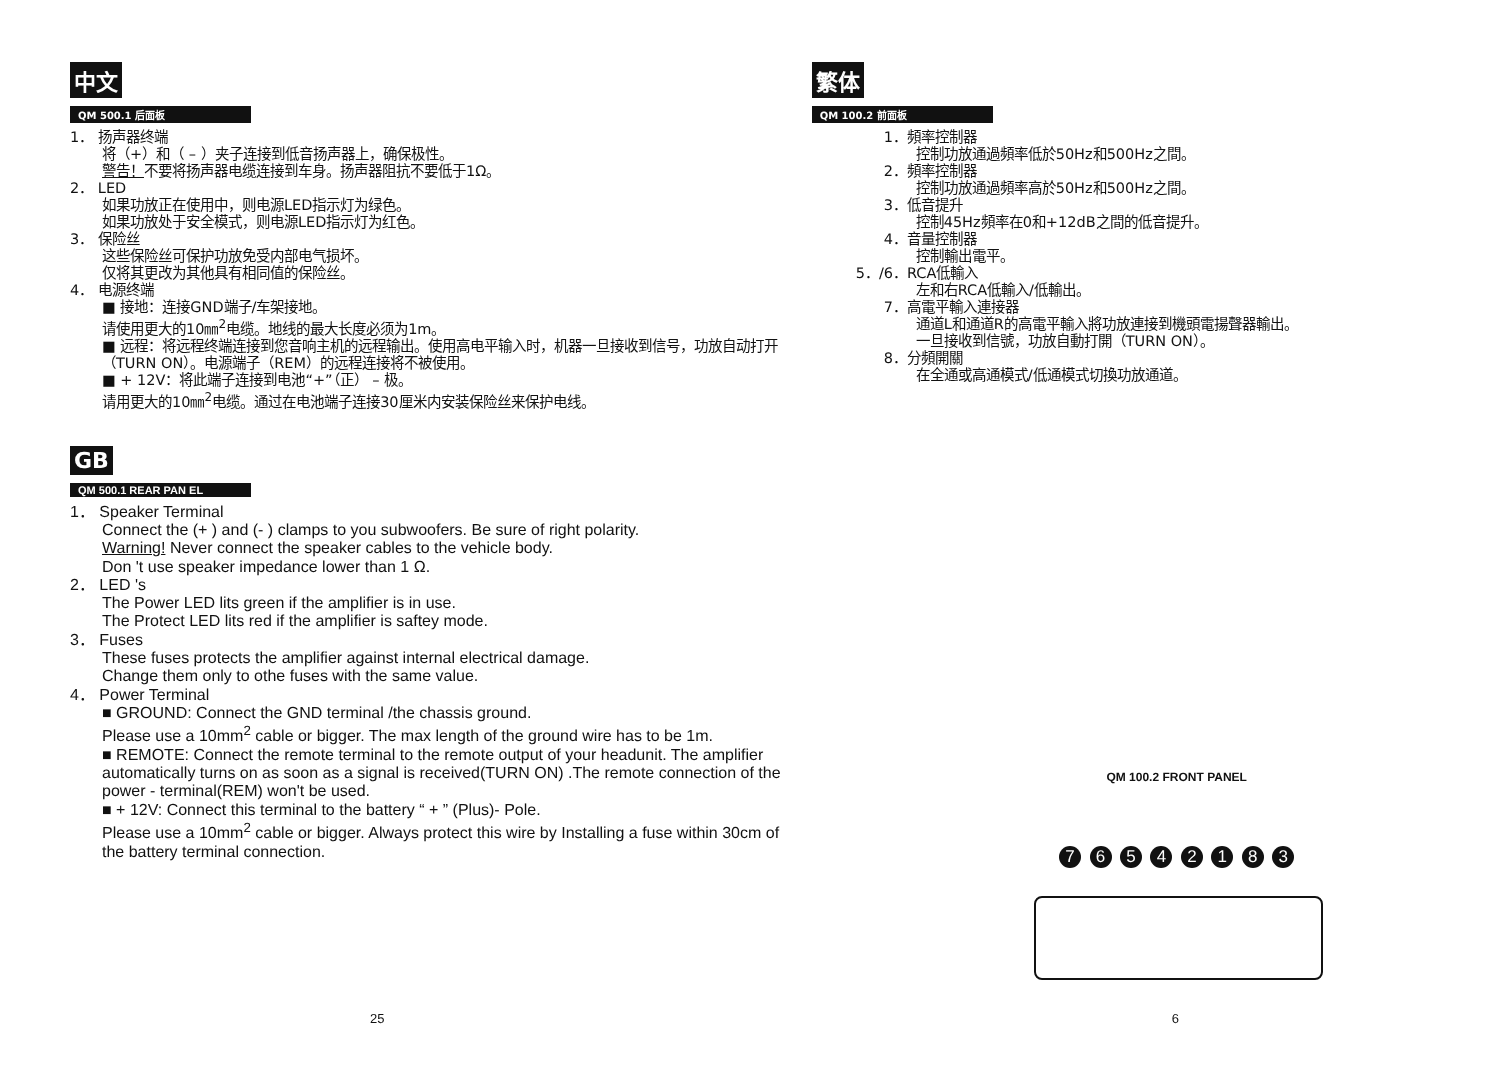中文
QM 500.1 后面板
1． 扬声器终端
将（+）和（ – ）夹子连接到低音扬声器上，确保极性。
警告！不要将扬声器电缆连接到车身。扬声器阻抗不要低于1Ω。
2． LED
如果功放正在使用中，则电源LED指示灯为绿色。
如果功放处于安全模式，则电源LED指示灯为红色。
3． 保险丝
这些保险丝可保护功放免受内部电气损坏。
仅将其更改为其他具有相同值的保险丝。
4． 电源终端
■ 接地：连接GND端子/车架接地。
请使用更大的10㎜<sup>2</sup>电缆。地线的最大长度必须为1m。
■ 远程：将远程终端连接到您音响主机的远程输出。使用高电平输入时，机器一旦接收到信号，功放自动打开（TURN ON）。电源端子（REM）的远程连接将不被使用。
■ + 12V：将此端子连接到电池“+”（正） – 极。
请用更大的10㎜<sup>2</sup>电缆。通过在电池端子连接30厘米内安装保险丝来保护电线。
GB
QM 500.1 REAR PAN EL
1． Speaker Terminal
Connect the (+ ) and (- ) clamps to you subwoofers. Be sure of right polarity.
Warning! Never connect the speaker cables to the vehicle body.
Don 't use speaker impedance lower than 1 Ω.
2． LED 's
The Power LED lits green if the amplifier is in use.
The Protect LED lits red if the amplifier is saftey mode.
3． Fuses
These fuses protects the amplifier against internal electrical damage.
Change them only to othe fuses with the same value.
4． Power Terminal
■ GROUND: Connect the GND terminal /the chassis ground.
Please use a 10mm<sup>2</sup> cable or bigger. The max length of the ground wire has to be 1m.
■ REMOTE: Connect the remote terminal to the remote output of your headunit. The amplifier automatically turns on as soon as a signal is received(TURN ON) .The remote connection of the power - terminal(REM) won't be used.
■ + 12V: Connect this terminal to the battery “ + ” (Plus)- Pole.
Please use a 10mm<sup>2</sup> cable or bigger. Always protect this wire by Installing a fuse within 30cm of the battery terminal connection.
25
繁体
QM 100.2 前面板
1．頻率控制器
控制功放通過頻率低於50Hz和500Hz之間。
2．頻率控制器
控制功放通過頻率高於50Hz和500Hz之間。
3．低音提升
控制45Hz頻率在0和+12dB之間的低音提升。
4．音量控制器
控制輸出電平。
5．/6．RCA低輸入
左和右RCA低輸入/低輸出。
7．高電平輸入連接器
通道L和通道R的高電平輸入將功放連接到機頭電揚聲器輸出。
一旦接收到信號，功放自動打開（TURN ON）。
8．分頻開關
在全通或高通模式/低通模式切換功放通道。
QM 100.2 FRONT PANEL
7 6 5 4 2 1 8 3
6